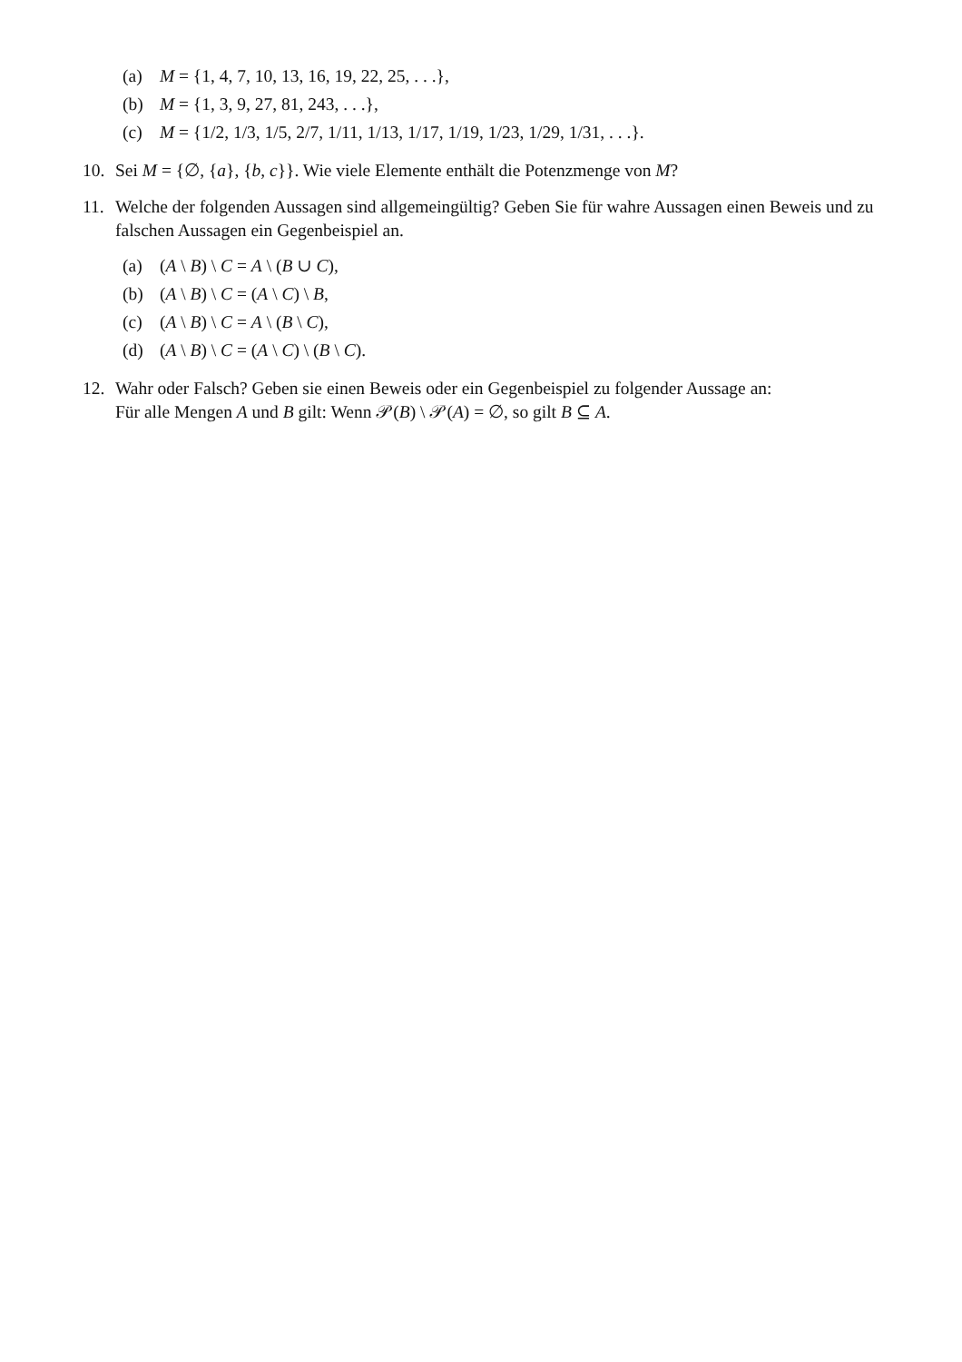(a) M = {1, 4, 7, 10, 13, 16, 19, 22, 25, . . .},
(b) M = {1, 3, 9, 27, 81, 243, . . .},
(c) M = {1/2, 1/3, 1/5, 2/7, 1/11, 1/13, 1/17, 1/19, 1/23, 1/29, 1/31, . . .}.
10. Sei M = {∅, {a}, {b, c}}. Wie viele Elemente enthält die Potenzmenge von M?
11. Welche der folgenden Aussagen sind allgemeingültig? Geben Sie für wahre Aussagen einen Beweis und zu falschen Aussagen ein Gegenbeispiel an.
(a) (A \ B) \ C = A \ (B ∪ C),
(b) (A \ B) \ C = (A \ C) \ B,
(c) (A \ B) \ C = A \ (B \ C),
(d) (A \ B) \ C = (A \ C) \ (B \ C).
12. Wahr oder Falsch? Geben sie einen Beweis oder ein Gegenbeispiel zu folgender Aussage an:
Für alle Mengen A und B gilt: Wenn 𝒫(B) \ 𝒫(A) = ∅, so gilt B ⊆ A.